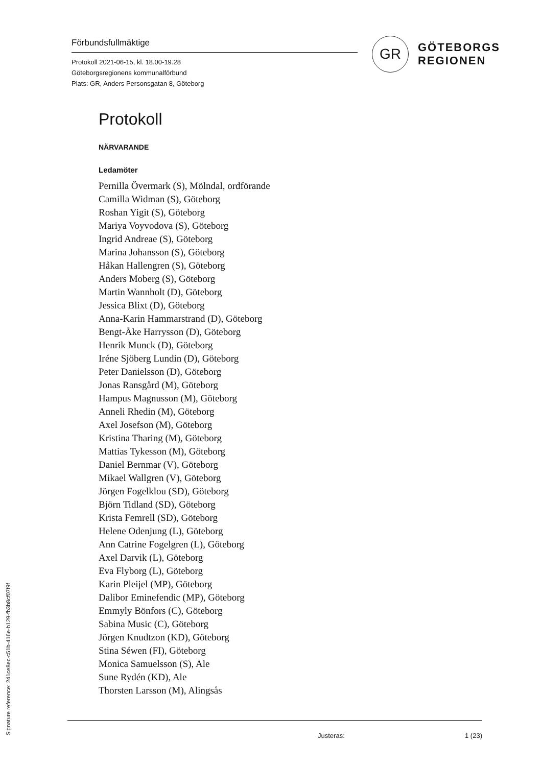Förbundsfullmäktige
Protokoll 2021-06-15, kl. 18.00-19.28
Göteborgsregionens kommunalförbund
Plats: GR, Anders Personsgatan 8, Göteborg
GR
GÖTEBORGS
REGIONEN
Protokoll
NÄRVARANDE
Ledamöter
Pernilla Övermark (S), Mölndal, ordförande
Camilla Widman (S), Göteborg
Roshan Yigit (S), Göteborg
Mariya Voyvodova (S), Göteborg
Ingrid Andreae (S), Göteborg
Marina Johansson (S), Göteborg
Håkan Hallengren (S), Göteborg
Anders Moberg (S), Göteborg
Martin Wannholt (D), Göteborg
Jessica Blixt (D), Göteborg
Anna-Karin Hammarstrand (D), Göteborg
Bengt-Åke Harrysson (D), Göteborg
Henrik Munck (D), Göteborg
Iréne Sjöberg Lundin (D), Göteborg
Peter Danielsson (D), Göteborg
Jonas Ransgård (M), Göteborg
Hampus Magnusson (M), Göteborg
Anneli Rhedin (M), Göteborg
Axel Josefson (M), Göteborg
Kristina Tharing (M), Göteborg
Mattias Tykesson (M), Göteborg
Daniel Bernmar (V), Göteborg
Mikael Wallgren (V), Göteborg
Jörgen Fogelklou (SD), Göteborg
Björn Tidland (SD), Göteborg
Krista Femrell (SD), Göteborg
Helene Odenjung (L), Göteborg
Ann Catrine Fogelgren (L), Göteborg
Axel Darvik (L), Göteborg
Eva Flyborg (L), Göteborg
Karin Pleijel (MP), Göteborg
Dalibor Eminefendic (MP), Göteborg
Emmyly Bönfors (C), Göteborg
Sabina Music (C), Göteborg
Jörgen Knudtzon (KD), Göteborg
Stina Séwen (FI), Göteborg
Monica Samuelsson (S), Ale
Sune Rydén (KD), Ale
Thorsten Larsson (M), Alingsås
Justeras: 1 (23)
Signature reference: 241ce8ec-c51b-416e-b129-fb3b8cf07f9f